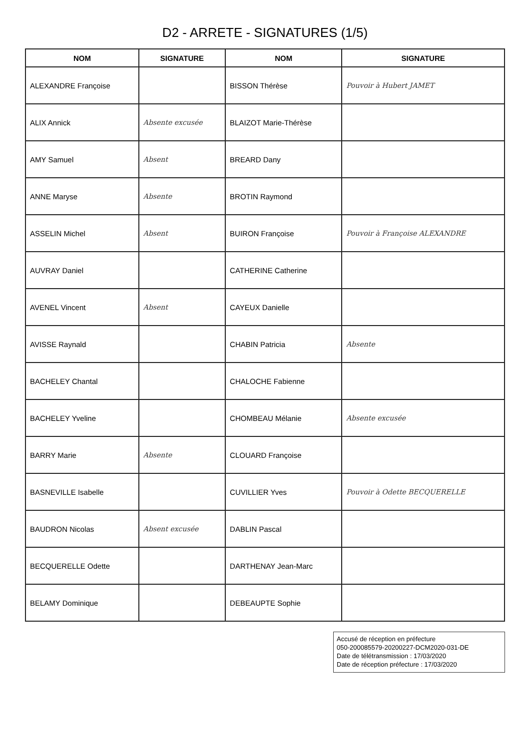D2 - ARRETE - SIGNATURES (1/5)
| NOM | SIGNATURE | NOM | SIGNATURE |
| --- | --- | --- | --- |
| ALEXANDRE Françoise | | BISSON Thérèse | Pouvoir à Hubert JAMET |
| ALIX Annick | Absente excusée | BLAIZOT Marie-Thérèse | |
| AMY Samuel | Absent | BREARD Dany | |
| ANNE Maryse | Absente | BROTIN Raymond | |
| ASSELIN Michel | Absent | BUIRON Françoise | Pouvoir à Françoise ALEXANDRE |
| AUVRAY Daniel | | CATHERINE Catherine | |
| AVENEL Vincent | Absent | CAYEUX Danielle | |
| AVISSE Raynald | | CHABIN Patricia | Absente |
| BACHELEY Chantal | | CHALOCHE Fabienne | |
| BACHELEY Yveline | | CHOMBEAU Mélanie | Absente excusée |
| BARRY Marie | Absente | CLOUARD Françoise | |
| BASNEVILLE Isabelle | | CUVILLIER Yves | Pouvoir à Odette BECQUERELLE |
| BAUDRON Nicolas | Absent excusée | DABLIN Pascal | |
| BECQUERELLE Odette | | DARTHENAY Jean-Marc | |
| BELAMY Dominique | | DEBEAUPTE Sophie | |
Accusé de réception en préfecture
050-200085579-20200227-DCM2020-031-DE
Date de télétransmission : 17/03/2020
Date de réception préfecture : 17/03/2020